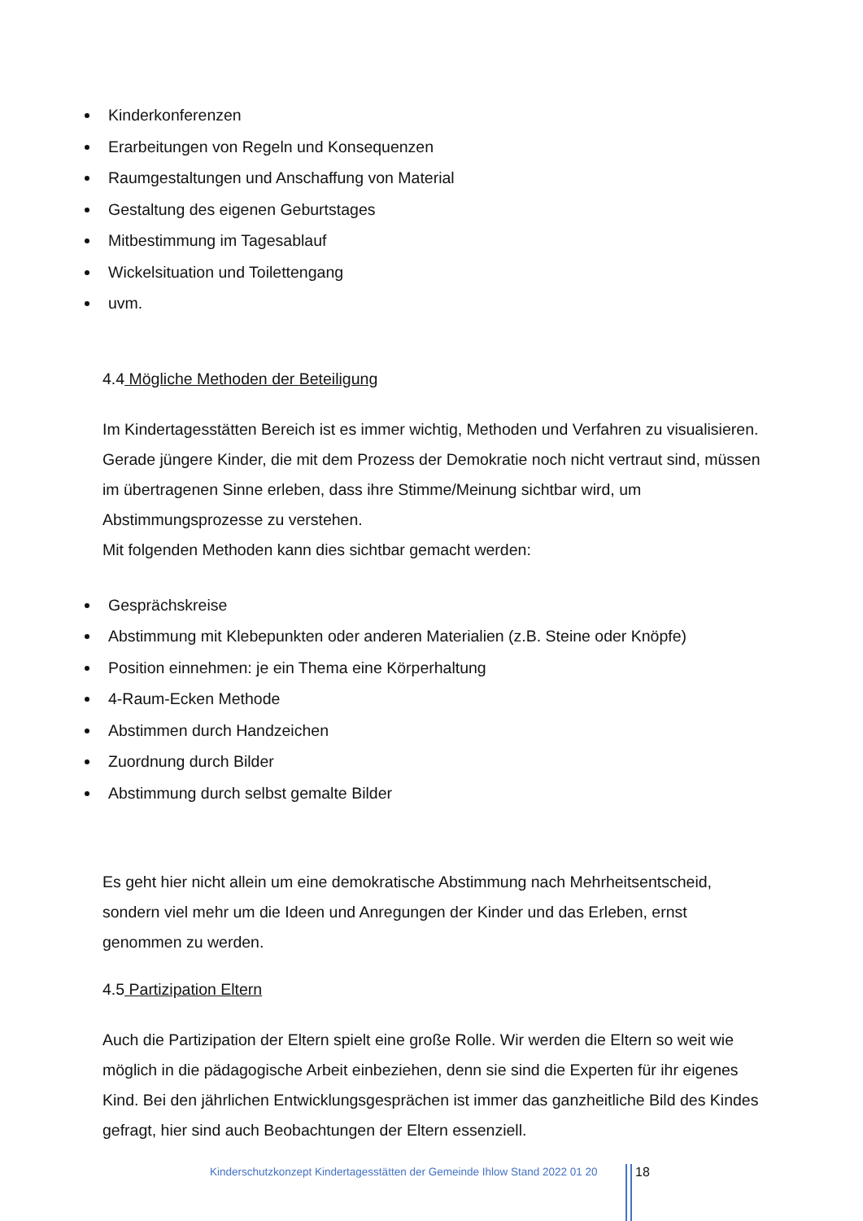Kinderkonferenzen
Erarbeitungen von Regeln und Konsequenzen
Raumgestaltungen und Anschaffung von Material
Gestaltung des eigenen Geburtstages
Mitbestimmung im Tagesablauf
Wickelsituation und Toilettengang
uvm.
4.4 Mögliche Methoden der Beteiligung
Im Kindertagesstätten Bereich ist es immer wichtig, Methoden und Verfahren zu visualisieren. Gerade jüngere Kinder, die mit dem Prozess der Demokratie noch nicht vertraut sind, müssen im übertragenen Sinne erleben, dass ihre Stimme/Meinung sichtbar wird, um Abstimmungsprozesse zu verstehen.
Mit folgenden Methoden kann dies sichtbar gemacht werden:
Gesprächskreise
Abstimmung mit Klebepunkten oder anderen Materialien (z.B. Steine oder Knöpfe)
Position einnehmen: je ein Thema eine Körperhaltung
4-Raum-Ecken Methode
Abstimmen durch Handzeichen
Zuordnung durch Bilder
Abstimmung durch selbst gemalte Bilder
Es geht hier nicht allein um eine demokratische Abstimmung nach Mehrheitsentscheid, sondern viel mehr um die Ideen und Anregungen der Kinder und das Erleben, ernst genommen zu werden.
4.5 Partizipation Eltern
Auch die Partizipation der Eltern spielt eine große Rolle. Wir werden die Eltern so weit wie möglich in die pädagogische Arbeit einbeziehen, denn sie sind die Experten für ihr eigenes Kind. Bei den jährlichen Entwicklungsgesprächen ist immer das ganzheitliche Bild des Kindes gefragt, hier sind auch Beobachtungen der Eltern essenziell.
Kinderschutzkonzept Kindertagesstätten der Gemeinde Ihlow Stand 2022 01 20
18